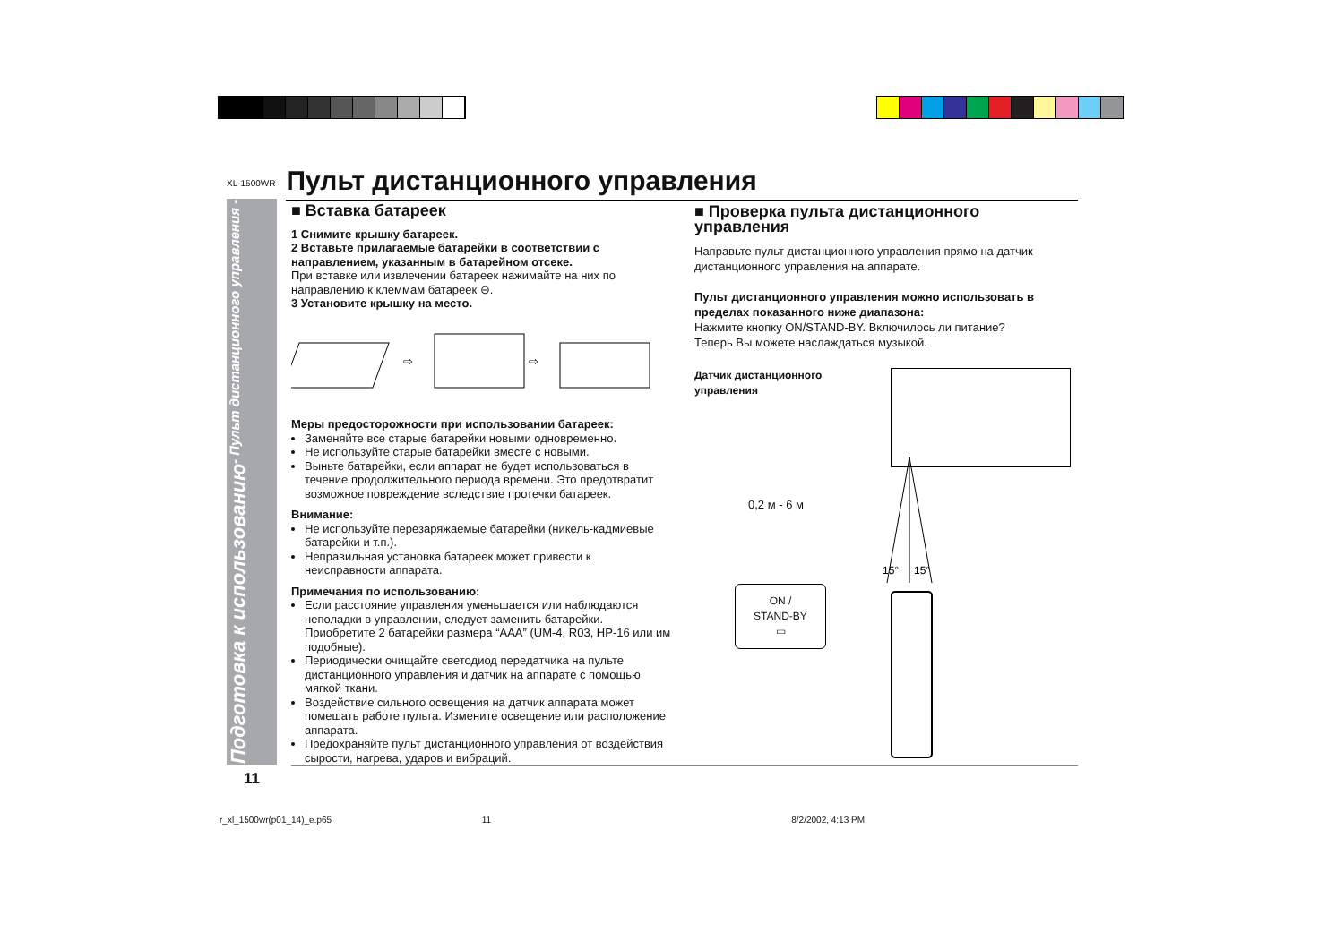XL-1500WR
Пульт дистанционного управления
Подготовка к использованию - Пульт дистанционного управления -
■ Вставка батареек
1 Снимите крышку батареек.
2 Вставьте прилагаемые батарейки в соответствии с направлением, указанным в батарейном отсеке.
При вставке или извлечении батареек нажимайте на них по направлению к клеммам батареек ⊖.
3 Установите крышку на место.
⇨
⇨
Меры предосторожности при использовании батареек:
Заменяйте все старые батарейки новыми одновременно.
Не используйте старые батарейки вместе с новыми.
Выньте батарейки, если аппарат не будет использоваться в течение продолжительного периода времени. Это предотвратит возможное повреждение вследствие протечки батареек.
Внимание:
Не используйте перезаряжаемые батарейки (никель-кадмиевые батарейки и т.п.).
Неправильная установка батареек может привести к неисправности аппарата.
Примечания по использованию:
Если расстояние управления уменьшается или наблюдаются неполадки в управлении, следует заменить батарейки. Приобретите 2 батарейки размера “AAA” (UM-4, R03, HP-16 или им подобные).
Периодически очищайте светодиод передатчика на пульте дистанционного управления и датчик на аппарате с помощью мягкой ткани.
Воздействие сильного освещения на датчик аппарата может помешать работе пульта. Измените освещение или расположение аппарата.
Предохраняйте пульт дистанционного управления от воздействия сырости, нагрева, ударов и вибраций.
■ Проверка пульта дистанционного управления
Направьте пульт дистанционного управления прямо на датчик дистанционного управления на аппарате.
Пульт дистанционного управления можно использовать в пределах показанного ниже диапазона:
Нажмите кнопку ON/STAND-BY. Включилось ли питание?
Теперь Вы можете наслаждаться музыкой.
Датчик дистанционного управления
0,2 м - 6 м
ON /
STAND-BY
▭
15°
15°
11
r_xl_1500wr(p01_14)_e.p65 11 8/2/2002, 4:13 PM